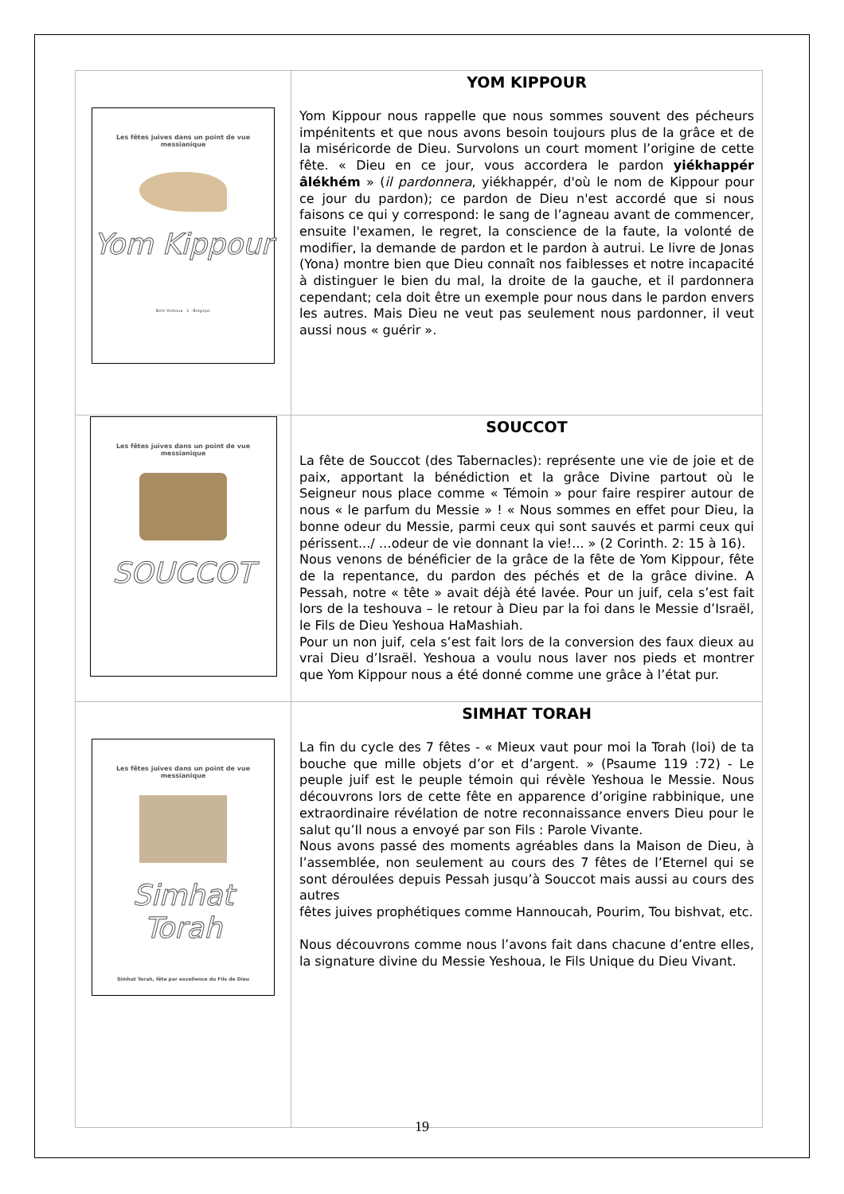| Les fêtes juives dans un point de vue messianique Yom Kippour Beth Yeshoua 1 Belgique | YOM KIPPOUR Yom Kippour nous rappelle que nous sommes souvent des pécheurs impénitents et que nous avons besoin toujours plus de la grâce et de la miséricorde de Dieu. Survolons un court moment l’origine de cette fête. « Dieu en ce jour, vous accordera le pardon yiékhappér âlékhém » ( il pardonnera , yiékhappér, d'où le nom de Kippour pour ce jour du pardon); ce pardon de Dieu n'est accordé que si nous faisons ce qui y correspond: le sang de l’agneau avant de commencer, ensuite l'examen, le regret, la conscience de la faute, la volonté de modifier, la demande de pardon et le pardon à autrui. Le livre de Jonas (Yona) montre bien que Dieu connaît nos faiblesses et notre incapacité à distinguer le bien du mal, la droite de la gauche, et il pardonnera cependant; cela doit être un exemple pour nous dans le pardon envers les autres. Mais Dieu ne veut pas seulement nous pardonner, il veut aussi nous « guérir ». |
| Les fêtes juives dans un point de vue messianique SOUCCOT | SOUCCOT La fête de Souccot (des Tabernacles): représente une vie de joie et de paix, apportant la bénédiction et la grâce Divine partout où le Seigneur nous place comme « Témoin » pour faire respirer autour de nous « le parfum du Messie » ! « Nous sommes en effet pour Dieu, la bonne odeur du Messie, parmi ceux qui sont sauvés et parmi ceux qui périssent.../ …odeur de vie donnant la vie!... » (2 Corinth. 2: 15 à 16). Nous venons de bénéficier de la grâce de la fête de Yom Kippour, fête de la repentance, du pardon des péchés et de la grâce divine. A Pessah, notre « tête » avait déjà été lavée. Pour un juif, cela s’est fait lors de la teshouva – le retour à Dieu par la foi dans le Messie d’Israël, le Fils de Dieu Yeshoua HaMashiah. Pour un non juif, cela s’est fait lors de la conversion des faux dieux au vrai Dieu d’Israël. Yeshoua a voulu nous laver nos pieds et montrer que Yom Kippour nous a été donné comme une grâce à l’état pur. |
| Les fêtes juives dans un point de vue messianique Simhat Torah Simhat Torah, fête par excellence du Fils de Dieu | SIMHAT TORAH La fin du cycle des 7 fêtes - « Mieux vaut pour moi la Torah (loi) de ta bouche que mille objets d’or et d’argent. » (Psaume 119 :72) - Le peuple juif est le peuple témoin qui révèle Yeshoua le Messie. Nous découvrons lors de cette fête en apparence d’origine rabbinique, une extraordinaire révélation de notre reconnaissance envers Dieu pour le salut qu’Il nous a envoyé par son Fils : Parole Vivante. Nous avons passé des moments agréables dans la Maison de Dieu, à l’assemblée, non seulement au cours des 7 fêtes de l’Eternel qui se sont déroulées depuis Pessah jusqu’à Souccot mais aussi au cours des autres fêtes juives prophétiques comme Hannoucah, Pourim, Tou bishvat, etc. Nous découvrons comme nous l’avons fait dans chacune d’entre elles, la signature divine du Messie Yeshoua, le Fils Unique du Dieu Vivant. |
19